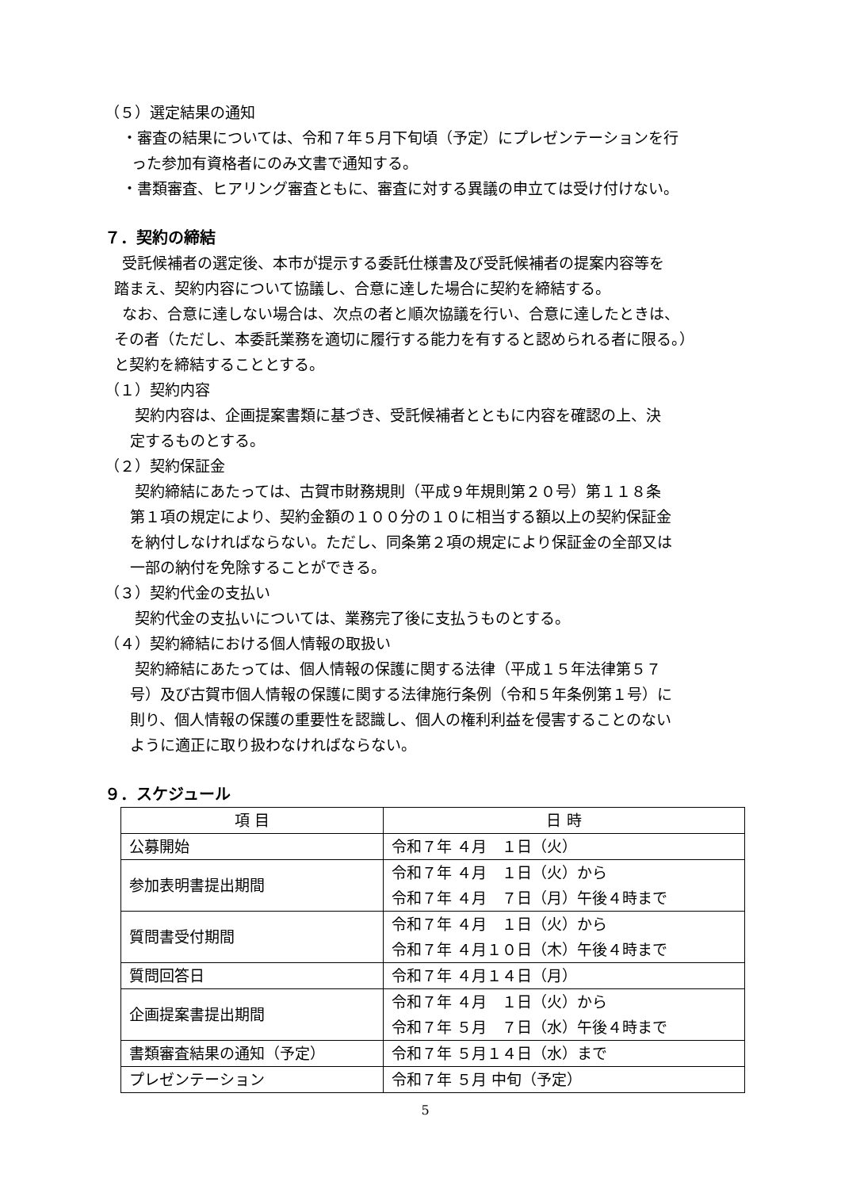（５）選定結果の通知
・審査の結果については、令和７年５月下旬頃（予定）にプレゼンテーションを行
った参加有資格者にのみ文書で通知する。
・書類審査、ヒアリング審査ともに、審査に対する異議の申立ては受け付けない。
７．契約の締結
受託候補者の選定後、本市が提示する委託仕様書及び受託候補者の提案内容等を
踏まえ、契約内容について協議し、合意に達した場合に契約を締結する。
なお、合意に達しない場合は、次点の者と順次協議を行い、合意に達したときは、
その者（ただし、本委託業務を適切に履行する能力を有すると認められる者に限る。）
と契約を締結することとする。
（１）契約内容
契約内容は、企画提案書類に基づき、受託候補者とともに内容を確認の上、決
定するものとする。
（２）契約保証金
契約締結にあたっては、古賀市財務規則（平成９年規則第２０号）第１１８条
第１項の規定により、契約金額の１００分の１０に相当する額以上の契約保証金
を納付しなければならない。ただし、同条第２項の規定により保証金の全部又は
一部の納付を免除することができる。
（３）契約代金の支払い
契約代金の支払いについては、業務完了後に支払うものとする。
（４）契約締結における個人情報の取扱い
契約締結にあたっては、個人情報の保護に関する法律（平成１５年法律第５７
号）及び古賀市個人情報の保護に関する法律施行条例（令和５年条例第１号）に
則り、個人情報の保護の重要性を認識し、個人の権利利益を侵害することのない
ように適正に取り扱わなければならない。
９．スケジュール
| 項 目 | 日 時 |
| 公募開始 | 令和７年 ４月 １日（火） |
| 参加表明書提出期間 | 令和７年 ４月 １日（火）から 令和７年 ４月 ７日（月）午後４時まで |
| 質問書受付期間 | 令和７年 ４月 １日（火）から 令和７年 ４月１０日（木）午後４時まで |
| 質問回答日 | 令和７年 ４月１４日（月） |
| 企画提案書提出期間 | 令和７年 ４月 １日（火）から 令和７年 ５月 ７日（水）午後４時まで |
| 書類審査結果の通知（予定） | 令和７年 ５月１４日（水）まで |
| プレゼンテーション | 令和７年 ５月 中旬（予定） |
5